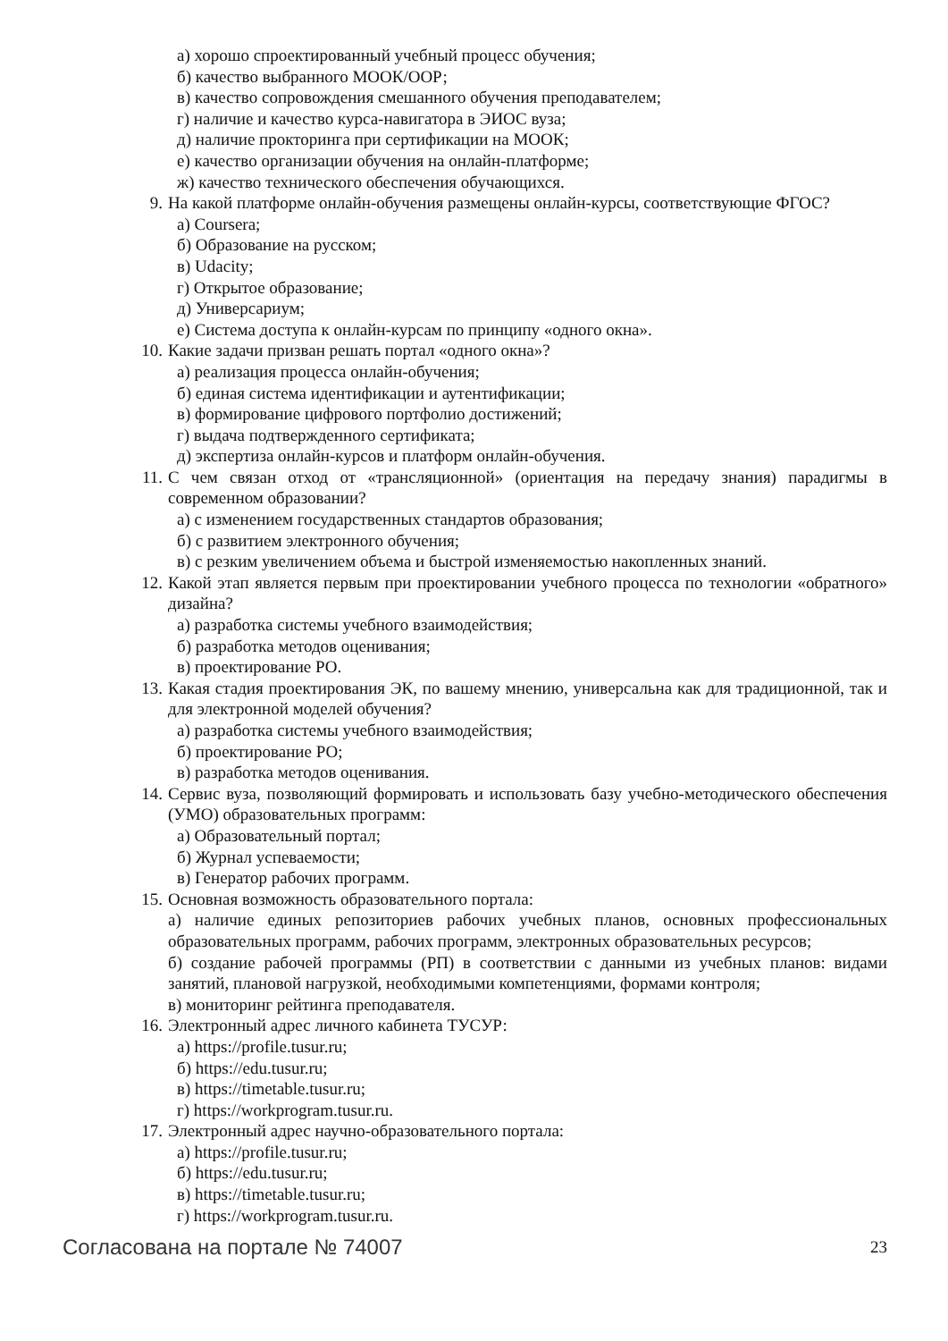а) хорошо спроектированный учебный процесс обучения;
б) качество выбранного МООК/ООР;
в) качество сопровождения смешанного обучения преподавателем;
г) наличие и качество курса-навигатора в ЭИОС вуза;
д) наличие прокторинга при сертификации на МООК;
е) качество организации обучения на онлайн-платформе;
ж) качество технического обеспечения обучающихся.
9. На какой платформе онлайн-обучения размещены онлайн-курсы, соответствующие ФГОС?
а) Coursera;
б) Образование на русском;
в) Udacity;
г) Открытое образование;
д) Универсариум;
е) Система доступа к онлайн-курсам по принципу «одного окна».
10. Какие задачи призван решать портал «одного окна»?
а) реализация процесса онлайн-обучения;
б) единая система идентификации и аутентификации;
в) формирование цифрового портфолио достижений;
г) выдача подтвержденного сертификата;
д) экспертиза онлайн-курсов и платформ онлайн-обучения.
11. С чем связан отход от «трансляционной» (ориентация на передачу знания) парадигмы в современном образовании?
а) с изменением государственных стандартов образования;
б) с развитием электронного обучения;
в) с резким увеличением объема и быстрой изменяемостью накопленных знаний.
12. Какой этап является первым при проектировании учебного процесса по технологии «обратного» дизайна?
а) разработка системы учебного взаимодействия;
б) разработка методов оценивания;
в) проектирование РО.
13. Какая стадия проектирования ЭК, по вашему мнению, универсальна как для традиционной, так и для электронной моделей обучения?
а) разработка системы учебного взаимодействия;
б) проектирование РО;
в) разработка методов оценивания.
14. Сервис вуза, позволяющий формировать и использовать базу учебно-методического обеспечения (УМО) образовательных программ:
а) Образовательный портал;
б) Журнал успеваемости;
в) Генератор рабочих программ.
15. Основная возможность образовательного портала:
а) наличие единых репозиториев рабочих учебных планов, основных профессиональных образовательных программ, рабочих программ, электронных образовательных ресурсов;
б) создание рабочей программы (РП) в соответствии с данными из учебных планов: видами занятий, плановой нагрузкой, необходимыми компетенциями, формами контроля;
в) мониторинг рейтинга преподавателя.
16. Электронный адрес личного кабинета ТУСУР:
а) https://profile.tusur.ru;
б) https://edu.tusur.ru;
в) https://timetable.tusur.ru;
г) https://workprogram.tusur.ru.
17. Электронный адрес научно-образовательного портала:
а) https://profile.tusur.ru;
б) https://edu.tusur.ru;
в) https://timetable.tusur.ru;
г) https://workprogram.tusur.ru.
Согласована на портале № 74007 23